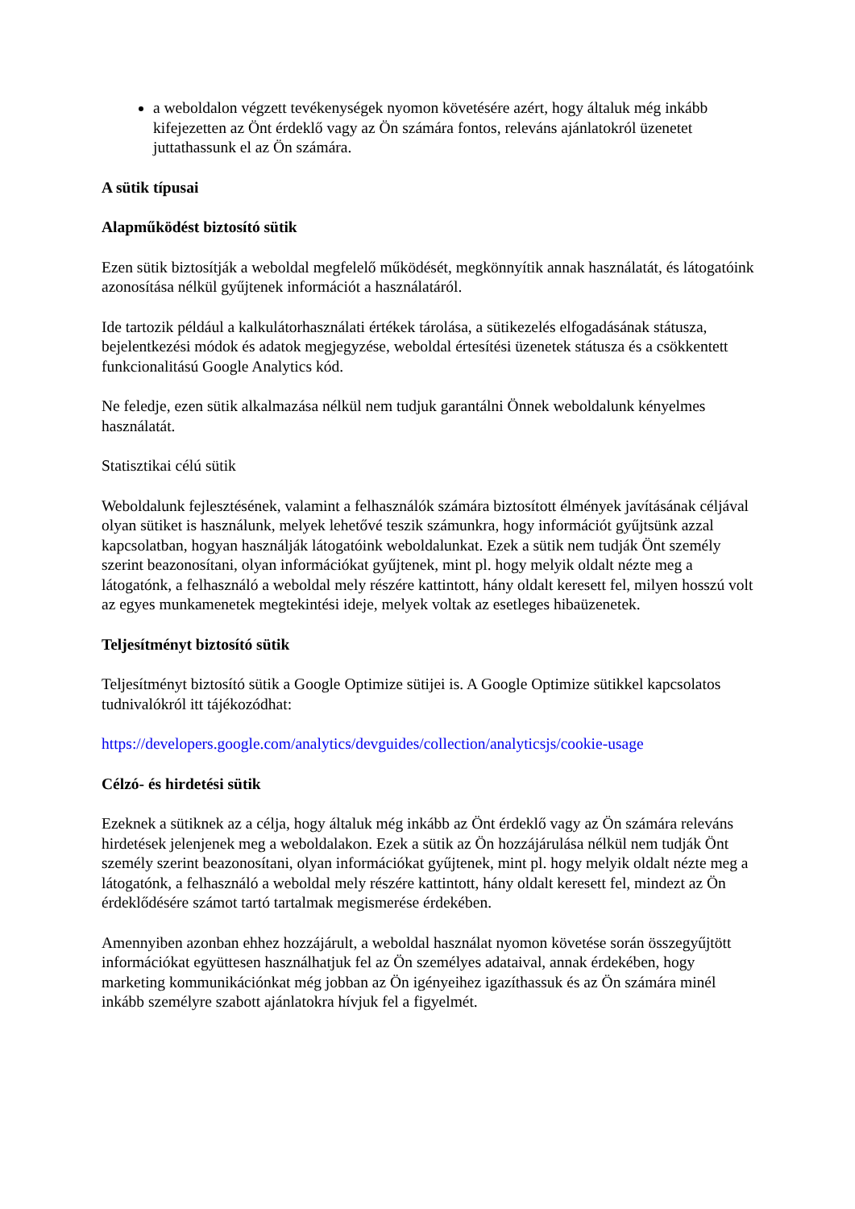a weboldalon végzett tevékenységek nyomon követésére azért, hogy általuk még inkább kifejezetten az Önt érdeklő vagy az Ön számára fontos, releváns ajánlatokról üzenetet juttathassunk el az Ön számára.
A sütik típusai
Alapműködést biztosító sütik
Ezen sütik biztosítják a weboldal megfelelő működését, megkönnyítik annak használatát, és látogatóink azonosítása nélkül gyűjtenek információt a használatáról.
Ide tartozik például a kalkulátorhasználati értékek tárolása, a sütikezelés elfogadásának státusza, bejelentkezési módok és adatok megjegyzése, weboldal értesítési üzenetek státusza és a csökkentett funkcionalitású Google Analytics kód.
Ne feledje, ezen sütik alkalmazása nélkül nem tudjuk garantálni Önnek weboldalunk kényelmes használatát.
Statisztikai célú sütik
Weboldalunk fejlesztésének, valamint a felhasználók számára biztosított élmények javításának céljával olyan sütiket is használunk, melyek lehetővé teszik számunkra, hogy információt gyűjtsünk azzal kapcsolatban, hogyan használják látogatóink weboldalunkat. Ezek a sütik nem tudják Önt személy szerint beazonosítani, olyan információkat gyűjtenek, mint pl. hogy melyik oldalt nézte meg a látogatónk, a felhasználó a weboldal mely részére kattintott, hány oldalt keresett fel, milyen hosszú volt az egyes munkamenetek megtekintési ideje, melyek voltak az esetleges hibaüzenetek.
Teljesítményt biztosító sütik
Teljesítményt biztosító sütik a Google Optimize sütijei is. A Google Optimize sütikkel kapcsolatos tudnivalókról itt tájékozódhat:
https://developers.google.com/analytics/devguides/collection/analyticsjs/cookie-usage
Célzó- és hirdetési sütik
Ezeknek a sütiknek az a célja, hogy általuk még inkább az Önt érdeklő vagy az Ön számára releváns hirdetések jelenjenek meg a weboldalakon. Ezek a sütik az Ön hozzájárulása nélkül nem tudják Önt személy szerint beazonosítani, olyan információkat gyűjtenek, mint pl. hogy melyik oldalt nézte meg a látogatónk, a felhasználó a weboldal mely részére kattintott, hány oldalt keresett fel, mindezt az Ön érdeklődésére számot tartó tartalmak megismerése érdekében.
Amennyiben azonban ehhez hozzájárult, a weboldal használat nyomon követése során összegyűjtött információkat együttesen használhatjuk fel az Ön személyes adataival, annak érdekében, hogy marketing kommunikációnkat még jobban az Ön igényeihez igazíthassuk és az Ön számára minél inkább személyre szabott ajánlatokra hívjuk fel a figyelmét.